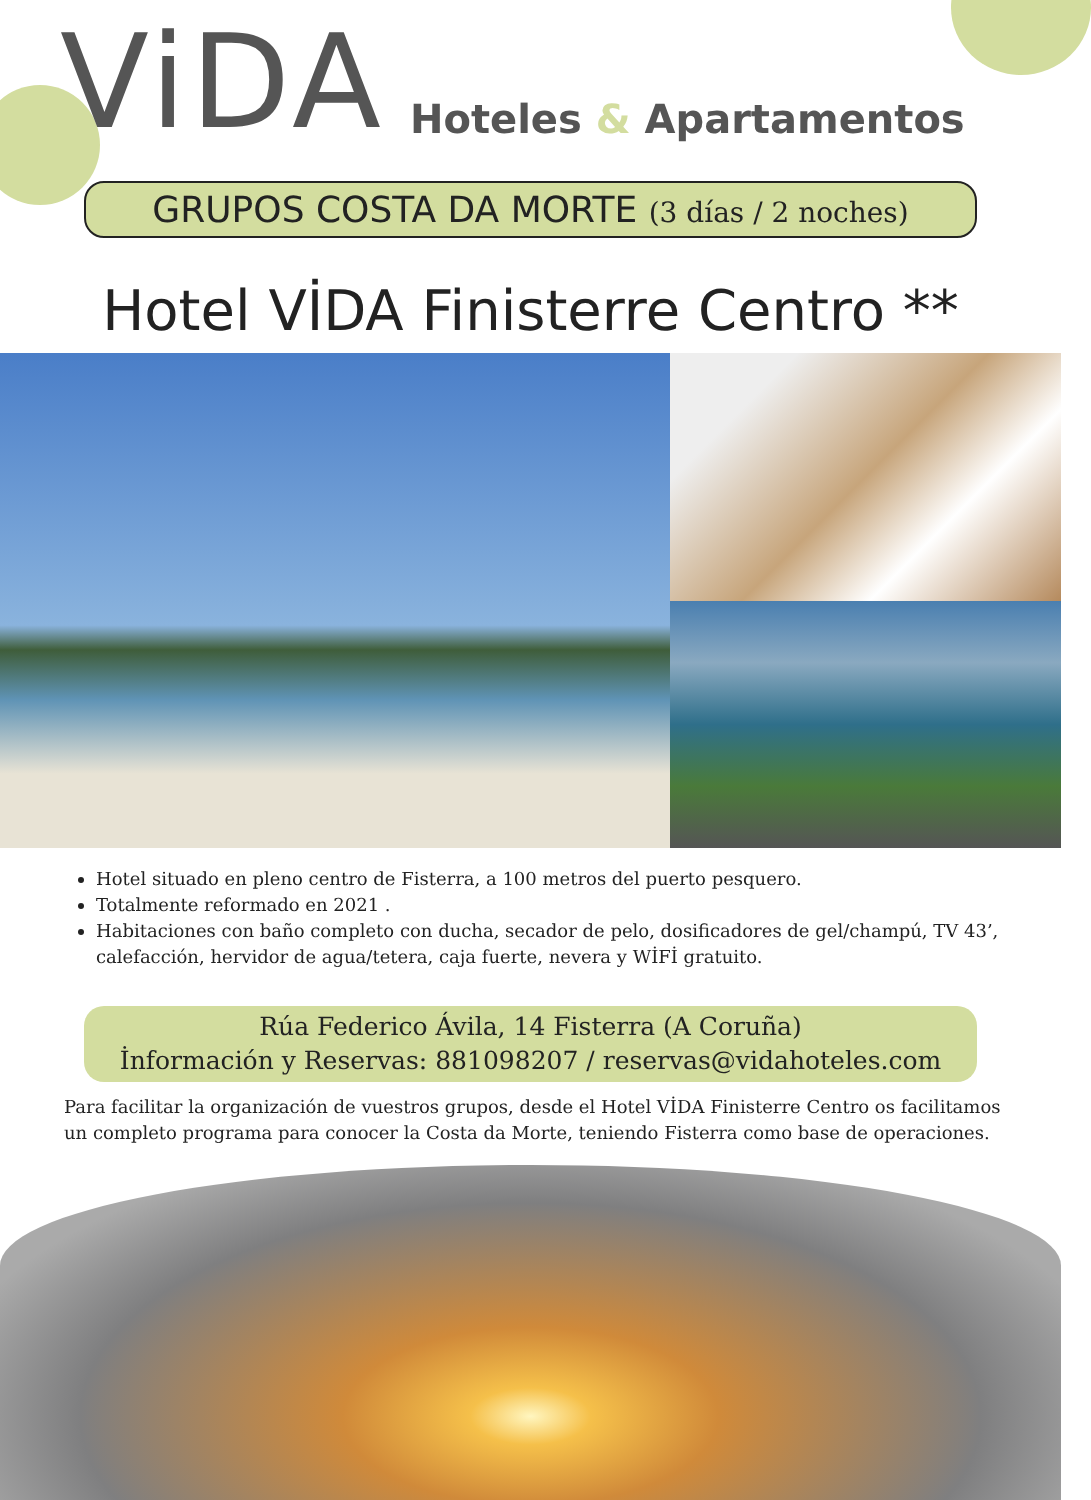ViDA Hoteles & Apartamentos
GRUPOS COSTA DA MORTE (3 días / 2 noches)
Hotel VİDA Finisterre Centro **
Hotel situado en pleno centro de Fisterra, a 100 metros del puerto pesquero.
Totalmente reformado en 2021 .
Habitaciones con baño completo con ducha, secador de pelo, dosificadores de gel/champú, TV 43’, calefacción, hervidor de agua/tetera, caja fuerte, nevera y WİFİ gratuito.
Rúa Federico Ávila, 14 Fisterra (A Coruña)
İnformación y Reservas: 881098207 / reservas@vidahoteles.com
Para facilitar la organización de vuestros grupos, desde el Hotel VİDA Finisterre Centro os facilitamos un completo programa para conocer la Costa da Morte, teniendo Fisterra como base de operaciones.